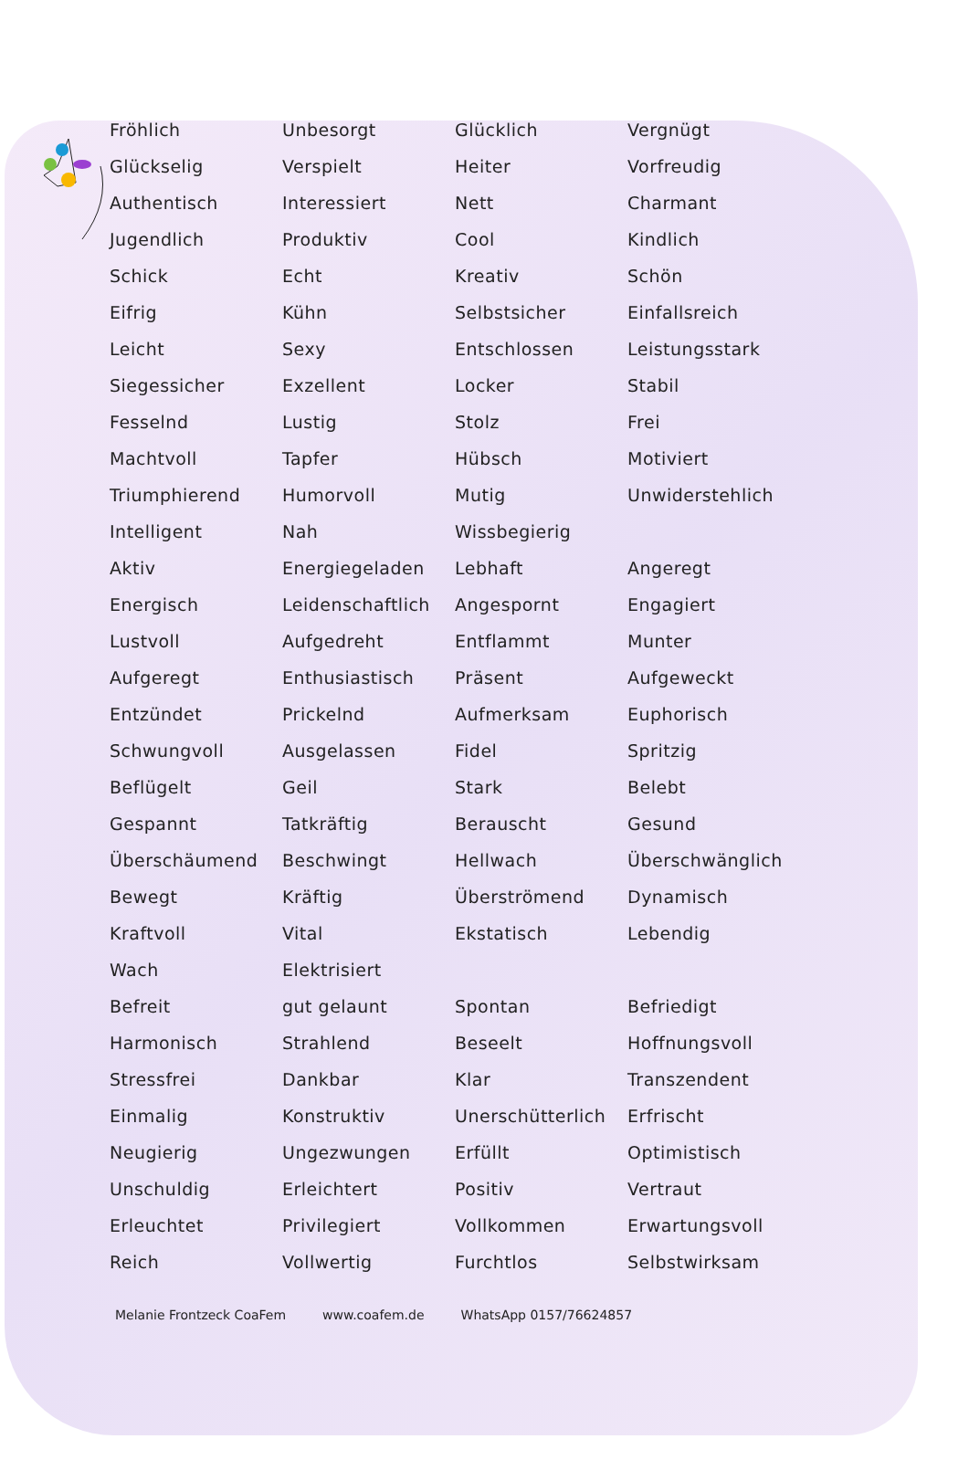| Fröhlich | Unbesorgt | Glücklich | Vergnügt |
| Glückselig | Verspielt | Heiter | Vorfreudig |
| Authentisch | Interessiert | Nett | Charmant |
| Jugendlich | Produktiv | Cool | Kindlich |
| Schick | Echt | Kreativ | Schön |
| Eifrig | Kühn | Selbstsicher | Einfallsreich |
| Leicht | Sexy | Entschlossen | Leistungsstark |
| Siegessicher | Exzellent | Locker | Stabil |
| Fesselnd | Lustig | Stolz | Frei |
| Machtvoll | Tapfer | Hübsch | Motiviert |
| Triumphierend | Humorvoll | Mutig | Unwiderstehlich |
| Intelligent | Nah | Wissbegierig | |
| Aktiv | Energiegeladen | Lebhaft | Angeregt |
| Energisch | Leidenschaftlich | Angespornt | Engagiert |
| Lustvoll | Aufgedreht | Entflammt | Munter |
| Aufgeregt | Enthusiastisch | Präsent | Aufgeweckt |
| Entzündet | Prickelnd | Aufmerksam | Euphorisch |
| Schwungvoll | Ausgelassen | Fidel | Spritzig |
| Beflügelt | Geil | Stark | Belebt |
| Gespannt | Tatkräftig | Berauscht | Gesund |
| Überschäumend | Beschwingt | Hellwach | Überschwänglich |
| Bewegt | Kräftig | Überströmend | Dynamisch |
| Kraftvoll | Vital | Ekstatisch | Lebendig |
| Wach | Elektrisiert | | |
| Befreit | gut gelaunt | Spontan | Befriedigt |
| Harmonisch | Strahlend | Beseelt | Hoffnungsvoll |
| Stressfrei | Dankbar | Klar | Transzendent |
| Einmalig | Konstruktiv | Unerschütterlich | Erfrischt |
| Neugierig | Ungezwungen | Erfüllt | Optimistisch |
| Unschuldig | Erleichtert | Positiv | Vertraut |
| Erleuchtet | Privilegiert | Vollkommen | Erwartungsvoll |
| Reich | Vollwertig | Furchtlos | Selbstwirksam |
Melanie Frontzeck CoaFem www.coafem.de WhatsApp 0157/76624857